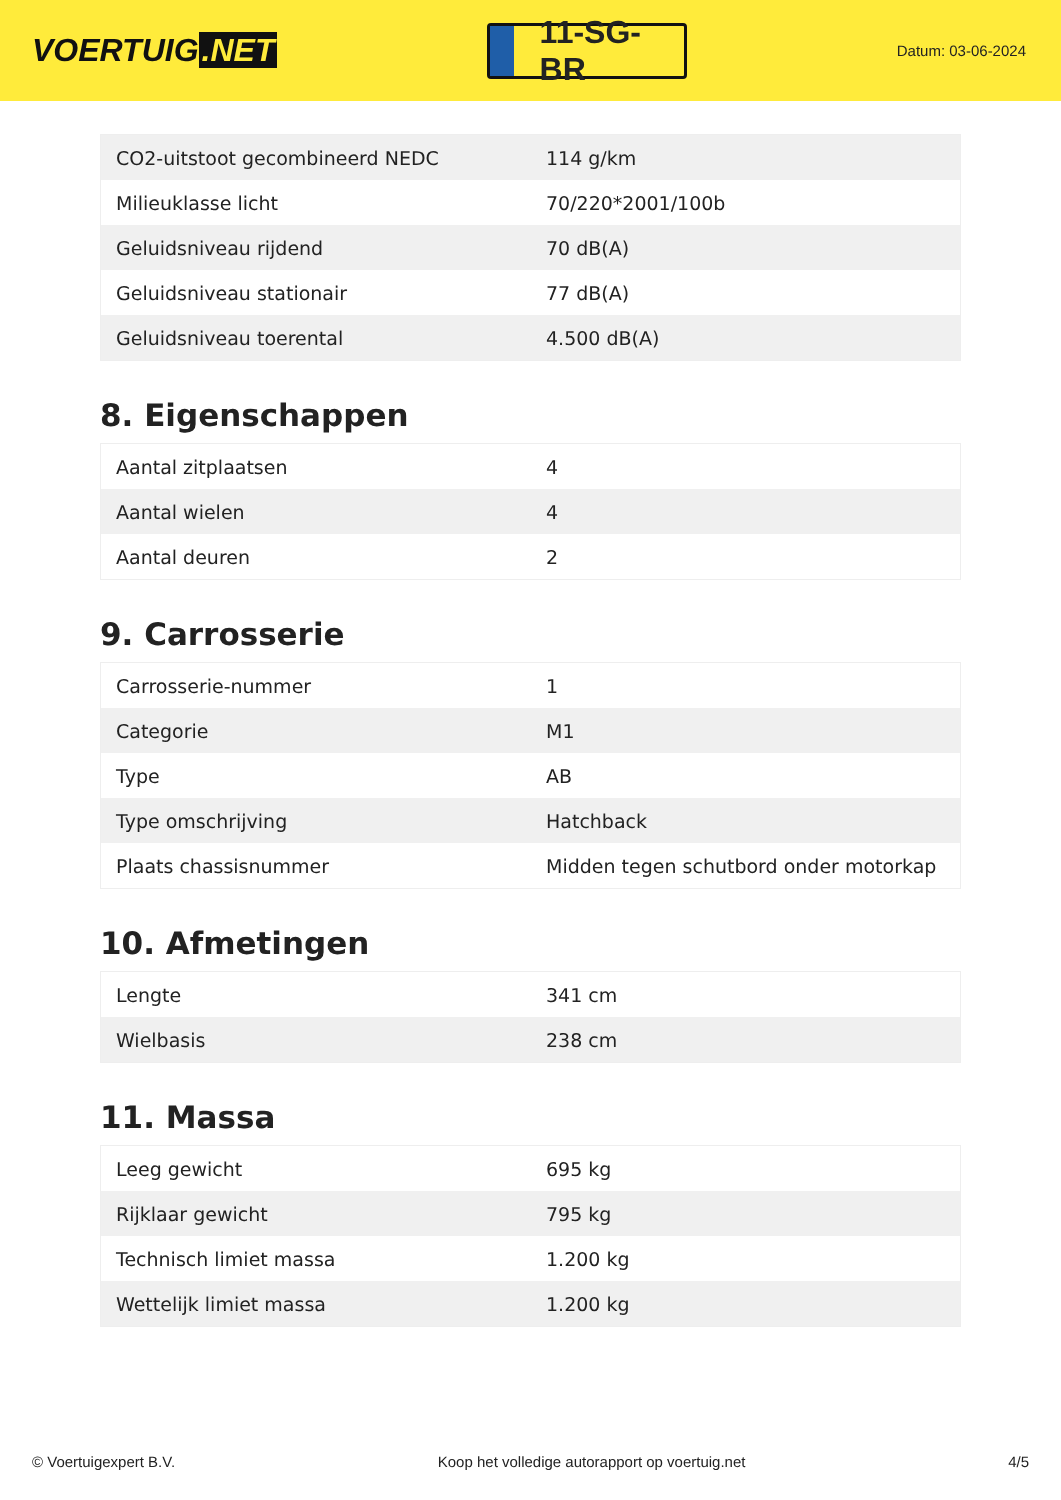VOERTUIG.NET
11-SG-BR
Datum: 03-06-2024
| CO2-uitstoot gecombineerd NEDC | 114 g/km |
| Milieuklasse licht | 70/220*2001/100b |
| Geluidsniveau rijdend | 70 dB(A) |
| Geluidsniveau stationair | 77 dB(A) |
| Geluidsniveau toerental | 4.500 dB(A) |
8. Eigenschappen
| Aantal zitplaatsen | 4 |
| Aantal wielen | 4 |
| Aantal deuren | 2 |
9. Carrosserie
| Carrosserie-nummer | 1 |
| Categorie | M1 |
| Type | AB |
| Type omschrijving | Hatchback |
| Plaats chassisnummer | Midden tegen schutbord onder motorkap |
10. Afmetingen
| Lengte | 341 cm |
| Wielbasis | 238 cm |
11. Massa
| Leeg gewicht | 695 kg |
| Rijklaar gewicht | 795 kg |
| Technisch limiet massa | 1.200 kg |
| Wettelijk limiet massa | 1.200 kg |
© Voertuigexpert B.V. Koop het volledige autorapport op voertuig.net 4/5